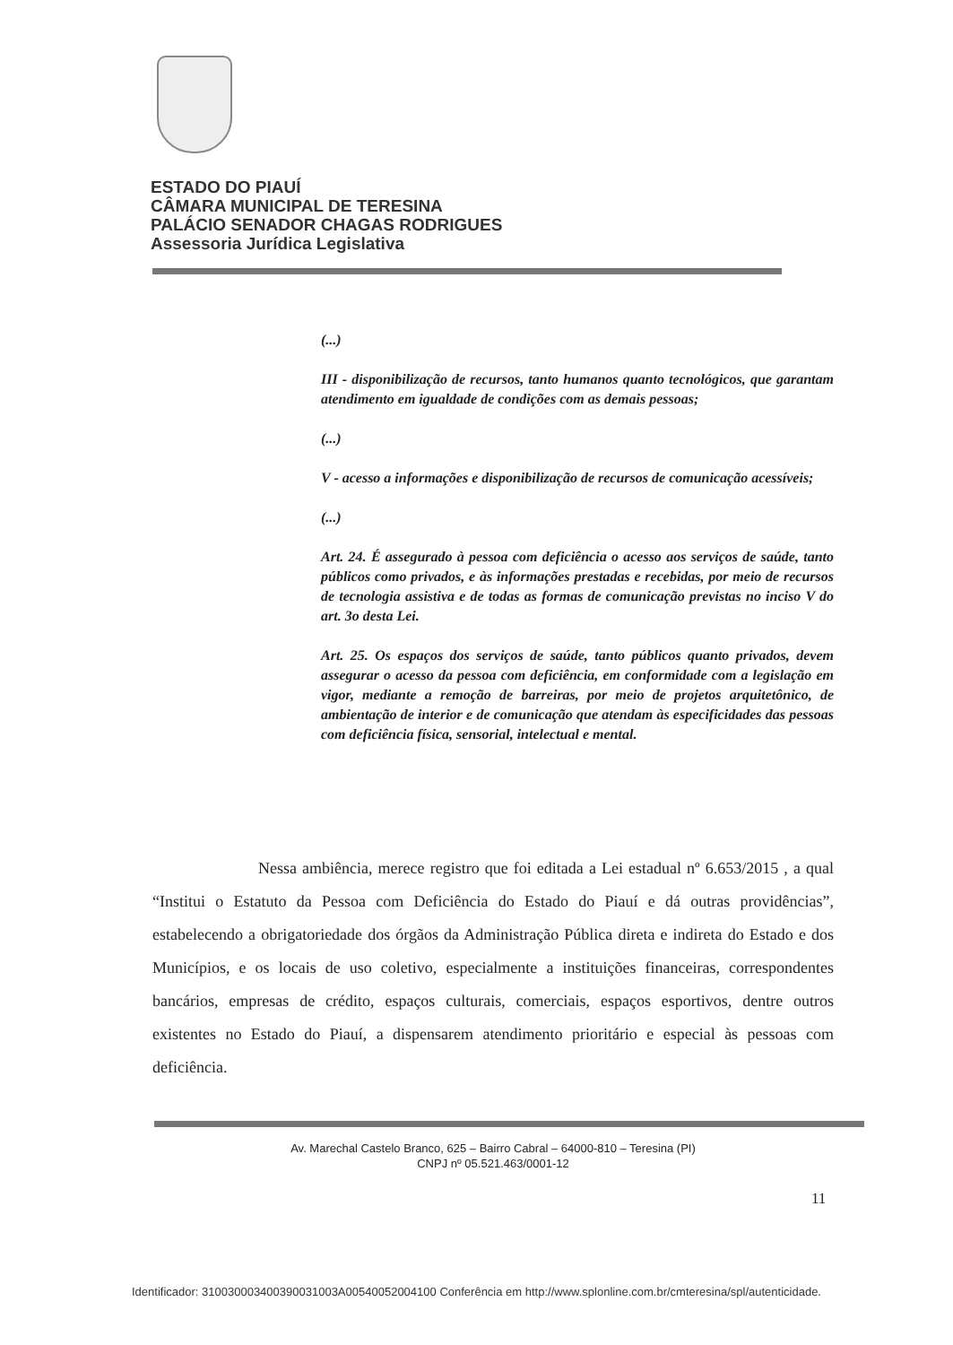ESTADO DO PIAUÍ
CÂMARA MUNICIPAL DE TERESINA
PALÁCIO SENADOR CHAGAS RODRIGUES
Assessoria Jurídica Legislativa
(...)
III - disponibilização de recursos, tanto humanos quanto tecnológicos, que garantam atendimento em igualdade de condições com as demais pessoas;
(...)
V - acesso a informações e disponibilização de recursos de comunicação acessíveis;
(...)
Art. 24. É assegurado à pessoa com deficiência o acesso aos serviços de saúde, tanto públicos como privados, e às informações prestadas e recebidas, por meio de recursos de tecnologia assistiva e de todas as formas de comunicação previstas no inciso V do art. 3o desta Lei.
Art. 25. Os espaços dos serviços de saúde, tanto públicos quanto privados, devem assegurar o acesso da pessoa com deficiência, em conformidade com a legislação em vigor, mediante a remoção de barreiras, por meio de projetos arquitetônico, de ambientação de interior e de comunicação que atendam às especificidades das pessoas com deficiência física, sensorial, intelectual e mental.
Nessa ambiência, merece registro que foi editada a Lei estadual nº 6.653/2015 , a qual “Institui o Estatuto da Pessoa com Deficiência do Estado do Piauí e dá outras providências”, estabelecendo a obrigatoriedade dos órgãos da Administração Pública direta e indireta do Estado e dos Municípios, e os locais de uso coletivo, especialmente a instituições financeiras, correspondentes bancários, empresas de crédito, espaços culturais, comerciais, espaços esportivos, dentre outros existentes no Estado do Piauí, a dispensarem atendimento prioritário e especial às pessoas com deficiência.
Av. Marechal Castelo Branco, 625 – Bairro Cabral – 64000-810 – Teresina (PI)
CNPJ nº 05.521.463/0001-12
11
Identificador: 310030003400390031003A00540052004100 Conferência em http://www.splonline.com.br/cmteresina/spl/autenticidade.